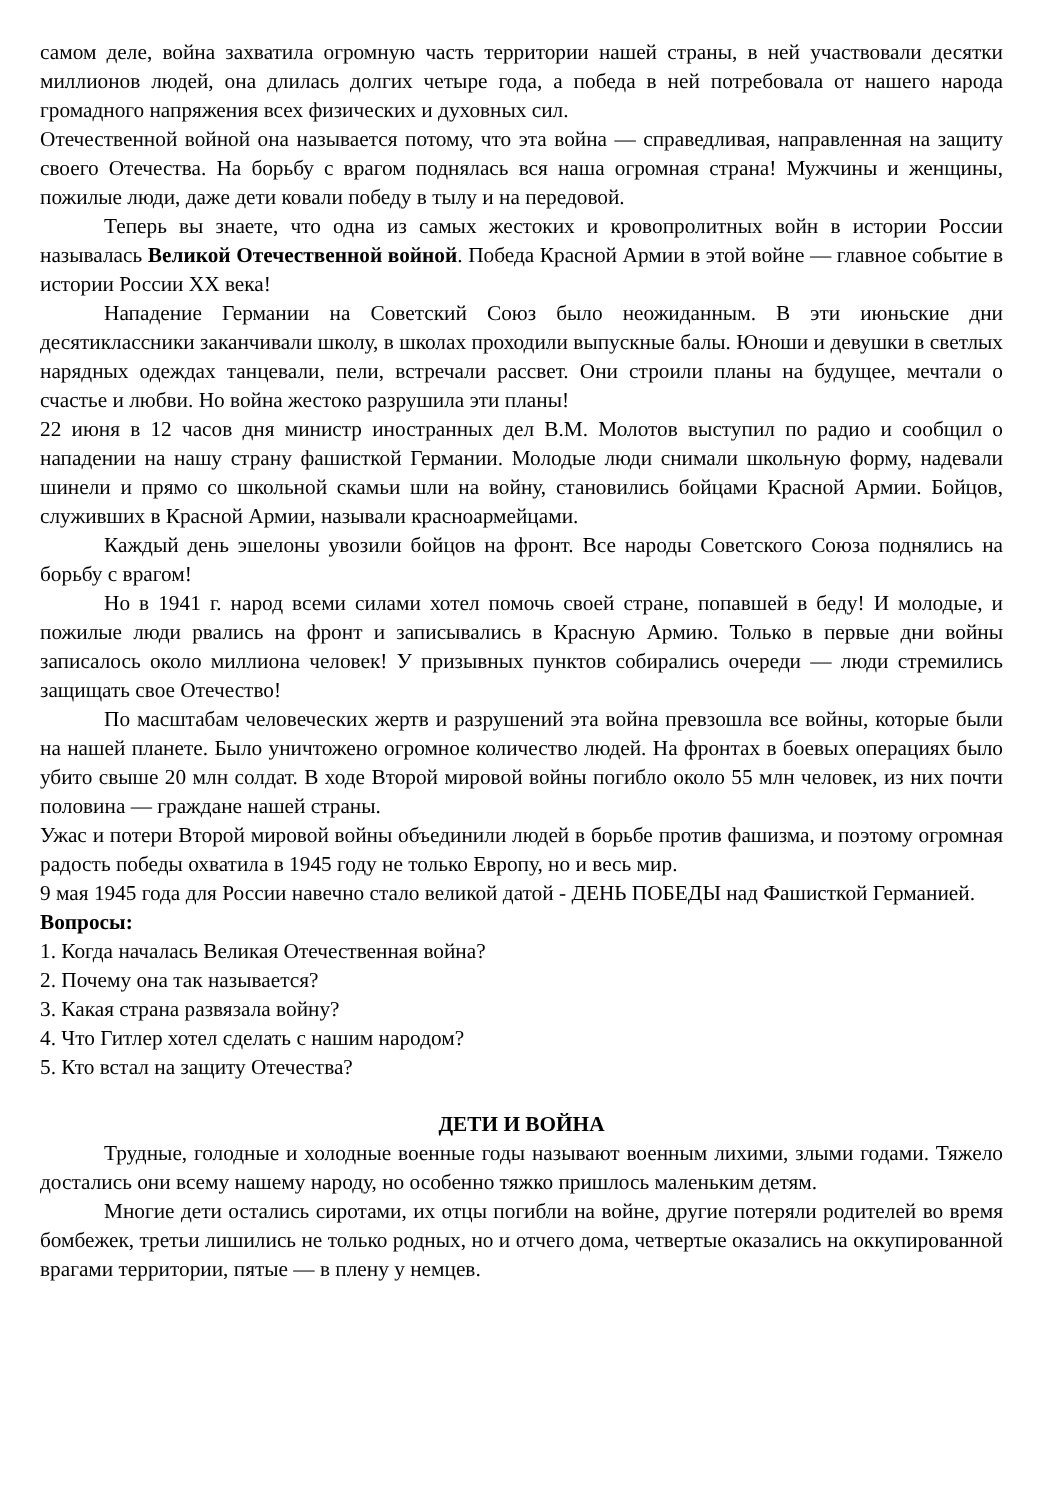самом деле, война захватила огромную часть территории нашей страны, в ней участвовали десятки миллионов людей, она длилась долгих четыре года, а победа в ней потребовала от нашего народа громадного напряжения всех физических и духовных сил.
Отечественной войной она называется потому, что эта война — справедливая, направленная на защиту своего Отечества. На борьбу с врагом поднялась вся наша огромная страна! Мужчины и женщины, пожилые люди, даже дети ковали победу в тылу и на передовой.
Теперь вы знаете, что одна из самых жестоких и кровопролитных войн в истории России называлась Великой Отечественной войной. Победа Красной Армии в этой войне — главное событие в истории России XX века!
Нападение Германии на Советский Союз было неожиданным. В эти июньские дни десятиклассники заканчивали школу, в школах проходили выпускные балы. Юноши и девушки в светлых нарядных одеждах танцевали, пели, встречали рассвет. Они строили планы на будущее, мечтали о счастье и любви. Но война жестоко разрушила эти планы!
22 июня в 12 часов дня министр иностранных дел В.М. Молотов выступил по радио и сообщил о нападении на нашу страну фашисткой Германии. Молодые люди снимали школьную форму, надевали шинели и прямо со школьной скамьи шли на войну, становились бойцами Красной Армии. Бойцов, служивших в Красной Армии, называли красноармейцами.
Каждый день эшелоны увозили бойцов на фронт. Все народы Советского Союза поднялись на борьбу с врагом!
Но в 1941 г. народ всеми силами хотел помочь своей стране, попавшей в беду! И молодые, и пожилые люди рвались на фронт и записывались в Красную Армию. Только в первые дни войны записалось около миллиона человек! У призывных пунктов собирались очереди — люди стремились защищать свое Отечество!
По масштабам человеческих жертв и разрушений эта война превзошла все войны, которые были на нашей планете. Было уничтожено огромное количество людей. На фронтах в боевых операциях было убито свыше 20 млн солдат. В ходе Второй мировой войны погибло около 55 млн человек, из них почти половина — граждане нашей страны.
Ужас и потери Второй мировой войны объединили людей в борьбе против фашизма, и поэтому огромная радость победы охватила в 1945 году не только Европу, но и весь мир.
9 мая 1945 года для России навечно стало великой датой - ДЕНЬ ПОБЕДЫ над Фашисткой Германией.
Вопросы:
1. Когда началась Великая Отечественная война?
2. Почему она так называется?
3. Какая страна развязала войну?
4. Что Гитлер хотел сделать с нашим народом?
5. Кто встал на защиту Отечества?
ДЕТИ И ВОЙНА
Трудные, голодные и холодные военные годы называют военным лихими, злыми годами. Тяжело достались они всему нашему народу, но особенно тяжко пришлось маленьким детям.
Многие дети остались сиротами, их отцы погибли на войне, другие потеряли родителей во время бомбежек, третьи лишились не только родных, но и отчего дома, четвертые оказались на оккупированной врагами территории, пятые — в плену у немцев.